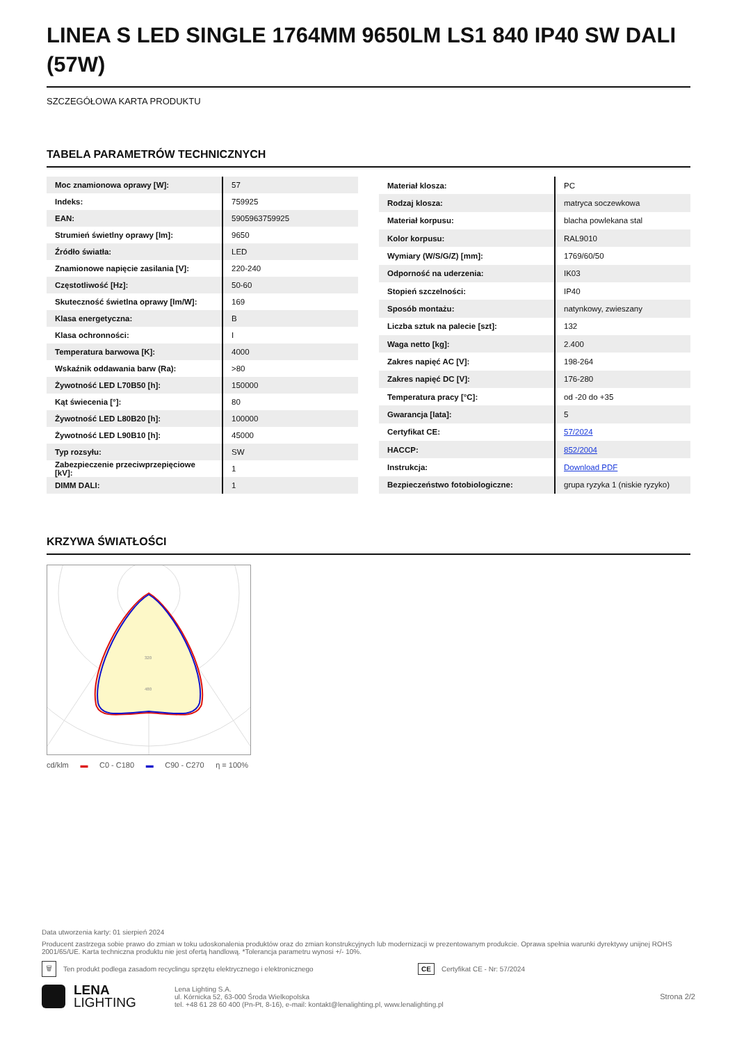LINEA S LED SINGLE 1764MM 9650LM LS1 840 IP40 SW DALI (57W)
SZCZEGÓŁOWA KARTA PRODUKTU
TABELA PARAMETRÓW TECHNICZNYCH
| Moc znamionowa oprawy [W]: | 57 |
| Indeks: | 759925 |
| EAN: | 5905963759925 |
| Strumień świetlny oprawy [lm]: | 9650 |
| Źródło światła: | LED |
| Znamionowe napięcie zasilania [V]: | 220-240 |
| Częstotliwość [Hz]: | 50-60 |
| Skuteczność świetlna oprawy [lm/W]: | 169 |
| Klasa energetyczna: | B |
| Klasa ochronności: | I |
| Temperatura barwowa [K]: | 4000 |
| Wskaźnik oddawania barw (Ra): | >80 |
| Żywotność LED L70B50 [h]: | 150000 |
| Kąt świecenia [°]: | 80 |
| Żywotność LED L80B20 [h]: | 100000 |
| Żywotność LED L90B10 [h]: | 45000 |
| Typ rozsyłu: | SW |
| Zabezpieczenie przeciwprzepięciowe [kV]: | 1 |
| DIMM DALI: | 1 |
| Materiał klosza: | PC |
| Rodzaj klosza: | matryca soczewkowa |
| Materiał korpusu: | blacha powlekana stal |
| Kolor korpusu: | RAL9010 |
| Wymiary (W/S/G/Z) [mm]: | 1769/60/50 |
| Odporność na uderzenia: | IK03 |
| Stopień szczelności: | IP40 |
| Sposób montażu: | natynkowy, zwieszany |
| Liczba sztuk na palecie [szt]: | 132 |
| Waga netto [kg]: | 2.400 |
| Zakres napięć AC [V]: | 198-264 |
| Zakres napięć DC [V]: | 176-280 |
| Temperatura pracy [°C]: | od -20 do +35 |
| Gwarancja [lata]: | 5 |
| Certyfikat CE: | 57/2024 |
| HACCP: | 852/2004 |
| Instrukcja: | Download PDF |
| Bezpieczeństwo fotobiologiczne: | grupa ryzyka 1 (niskie ryzyko) |
KRZYWA ŚWIATŁOŚCI
320
480
cd/klm ▬ C0 - C180 ▬ C90 - C270 η = 100%
Data utworzenia karty: 01 sierpień 2024
Producent zastrzega sobie prawo do zmian w toku udoskonalenia produktów oraz do zmian konstrukcyjnych lub modernizacji w prezentowanym produkcie. Oprawa spełnia warunki dyrektywy unijnej ROHS 2001/65/UE. Karta techniczna produktu nie jest ofertą handlową. *Tolerancja parametru wynosi +/- 10%.
🗑 Ten produkt podlega zasadom recyclingu sprzętu elektrycznego i elektronicznego CE Certyfikat CE - Nr: 57/2024
LENA
LIGHTING
Lena Lighting S.A.
ul. Kórnicka 52, 63-000 Środa Wielkopolska
tel. +48 61 28 60 400 (Pn-Pt, 8-16), e-mail: kontakt@lenalighting.pl, www.lenalighting.pl
Strona 2/2